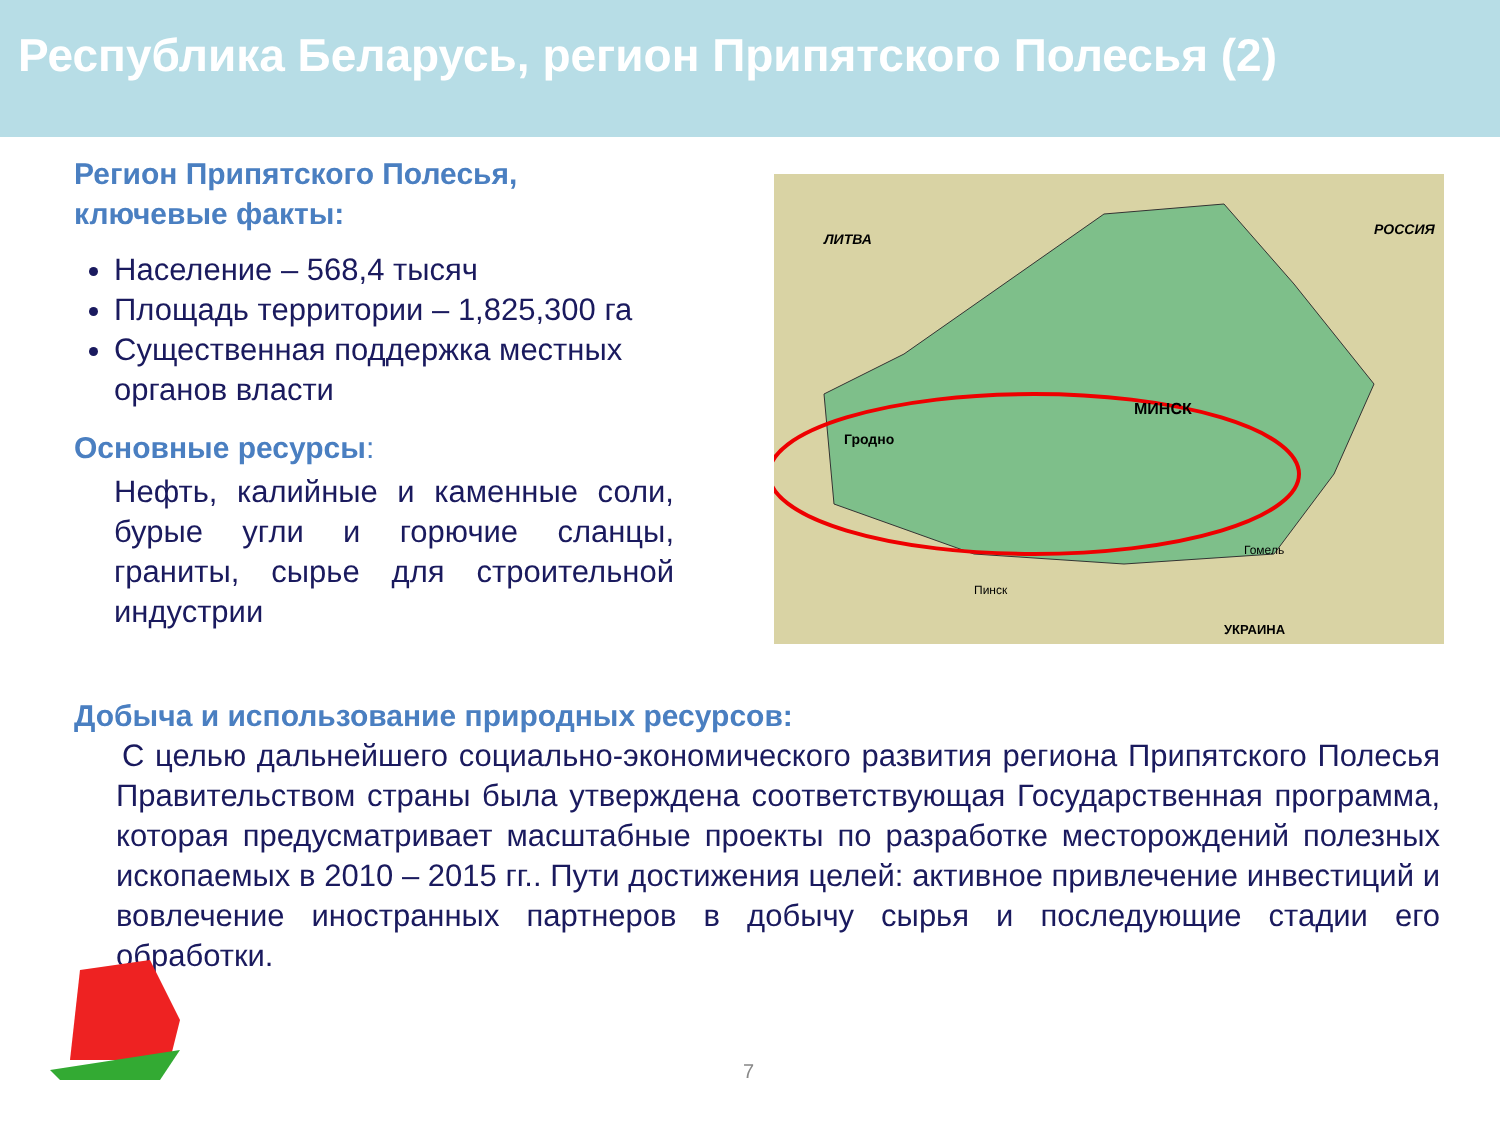Республика Беларусь, регион Припятского Полесья (2)
Регион Припятского Полесья,
ключевые факты:
Население – 568,4 тысяч
Площадь территории – 1,825,300 га
Существенная поддержка местных органов власти
Основные ресурсы:
Нефть, калийные и каменные соли, бурые угли и горючие сланцы, граниты, сырье для строительной индустрии
ЛИТВА
РОССИЯ
МИНСК
Гродно
Гомель
Пинск
УКРАИНА
Добыча и использование природных ресурсов:
С целью дальнейшего социально-экономического развития региона Припятского Полесья Правительством страны была утверждена соответствующая Государственная программа, которая предусматривает масштабные проекты по разработке месторождений полезных ископаемых в 2010 – 2015 гг.. Пути достижения целей: активное привлечение инвестиций и вовлечение иностранных партнеров в добычу сырья и последующие стадии его обработки.
7